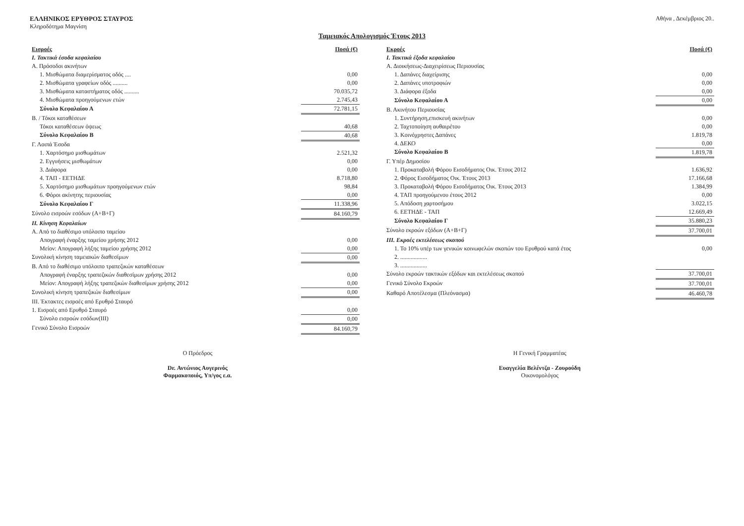ΕΛΛΗΝΙΚΟΣ ΕΡΥΘΡΟΣ ΣΤΑΥΡΟΣ
Κληροδότημα Μαγνίση
Αθήνα , Δεκέμβριος 20..
Ταμειακός Απολογισμός Έτους 2013
| Εισροές | Ποσά (€) |
| --- | --- |
| I. Τακτικά έσοδα κεφαλαίου | |
| Α. Πρόσοδοι ακινήτων | |
| 1. Μισθώματα διαμερίσματος οδός .... | 0,00 |
| 2. Μισθώματα γραφείων οδός .......... | 0,00 |
| 3. Μισθώματα καταστήματος οδός .......... | 70.035,72 |
| 4. Μισθώματα προηγούμενων ετών | 2.745,43 |
| Σύνολο Κεφαλαίου Α | 72.781,15 |
| Β. / Τόκοι καταθέσεων | |
| Τόκοι καταθέσεων όψεως | 40,68 |
| Σύνολο Κεφαλαίου Β | 40,68 |
| Γ. Λοιπά Έσοδα | |
| 1. Χαρτόσημο μισθωμάτων | 2.521,32 |
| 2. Εγγυήσεις μισθωμάτων | 0,00 |
| 3. Διάφορα | 0,00 |
| 4. ΤΑΠ - ΕΕΤΗΔΕ | 8.718,80 |
| 5. Χαρτόσημο μισθωμάτων προηγούμενων ετών | 98,84 |
| 6. Φόροι ακίνητης περιουσίας | 0,00 |
| Σύνολο Κεφαλαίου Γ | 11.338,96 |
| Σύνολο εισροών εσόδων (Α+Β+Γ) | 84.160,79 |
| II. Κίνηση Κεφαλαίων | |
| Α. Από το διαθέσιμο υπόλοιπο ταμείου | |
| Απογραφή έναρξης ταμείου χρήσης 2012 | 0,00 |
| Μείον: Απογραφή λήξης ταμείου χρήσης 2012 | 0,00 |
| Συνολική κίνηση ταμειακών διαθεσίμων | 0,00 |
| Β. Από το διαθέσιμο υπόλοιπο τραπεζικών καταθέσεων | |
| Απογραφή έναρξης τραπεζικών διαθεσίμων χρήσης 2012 | 0,00 |
| Μείον: Απογραφή λήξης τραπεζικών διαθεσίμων χρήσης 2012 | 0,00 |
| Συνολική κίνηση τραπεζικών διαθεσίμων | 0,00 |
| III. Έκτακτες εισροές από Ερυθρό Σταυρό | |
| 1. Εισροές από Ερυθρό Σταυρό | 0,00 |
| Σύνολο εισροών εσόδων(III) | 0,00 |
| Γενικό Σύνολο Εισροών | 84.160,79 |
| Εκροές | Ποσά (€) |
| --- | --- |
| I. Τακτικά έξοδα κεφαλαίου | |
| Α. Διοικήσεως-Διαχειρίσεως Περιουσίας | |
| 1. Δαπάνες διαχείρισης | 0,00 |
| 2. Δαπάνες υποτροφιών | 0,00 |
| 3. Διάφορα έξοδα | 0,00 |
| Σύνολο Κεφαλαίου Α | 0,00 |
| Β. Ακινήτου Περιουσίας | |
| 1. Συντήρηση,επισκευή ακινήτων | 0,00 |
| 2. Ταχτοποίηση αυθαιρέτου | 0,00 |
| 3. Κοινόχρηστες Δαπάνες | 1.819,78 |
| 4. ΔΕΚΟ | 0,00 |
| Σύνολο Κεφαλαίου Β | 1.819,78 |
| Γ. Υπέρ Δημοσίου | |
| 1. Προκαταβολή Φόρου Εισοδήματος Οικ. Έτους 2012 | 1.636,92 |
| 2. Φόρος Εισοδήματος Οικ. Έτους 2013 | 17.166,68 |
| 3. Προκαταβολή Φόρου Εισοδήματος Οικ. Έτους 2013 | 1.384,99 |
| 4. ΤΑΠ προηγούμενου έτους 2012 | 0,00 |
| 5. Απόδοση χαρτοσήμου | 3.022,15 |
| 6. ΕΕΤΗΔΕ - ΤΑΠ | 12.669,49 |
| Σύνολο Κεφαλαίου Γ | 35.880,23 |
| Σύνολο εκροών εξόδων (Α+Β+Γ) | 37.700,01 |
| III. Εκροές εκτελέσεως σκοπού | |
| 1. Το 10% υπέρ των γενικών κοινωφελών σκοπών του Ερυθρού κατά έτος | 0,00 |
| 2. .................. | |
| 3. .................. | |
| Σύνολο εκροών τακτικών εξόδων και εκτελέσεως σκοπού | 37.700,01 |
| Γενικό Σύνολο Εκροών | 37.700,01 |
| Καθαρό Αποτέλεσμα (Πλεόνασμα) | 46.460,78 |
Ο Πρόεδρος
Dr. Αντώνιος Αυγερινός
Φαρμακοποιός, Υπ/γος ε.α.
Η Γενική Γραμματέας
Ευαγγελία Βελέντζα - Ζουρούδη
Οικονομολόγος